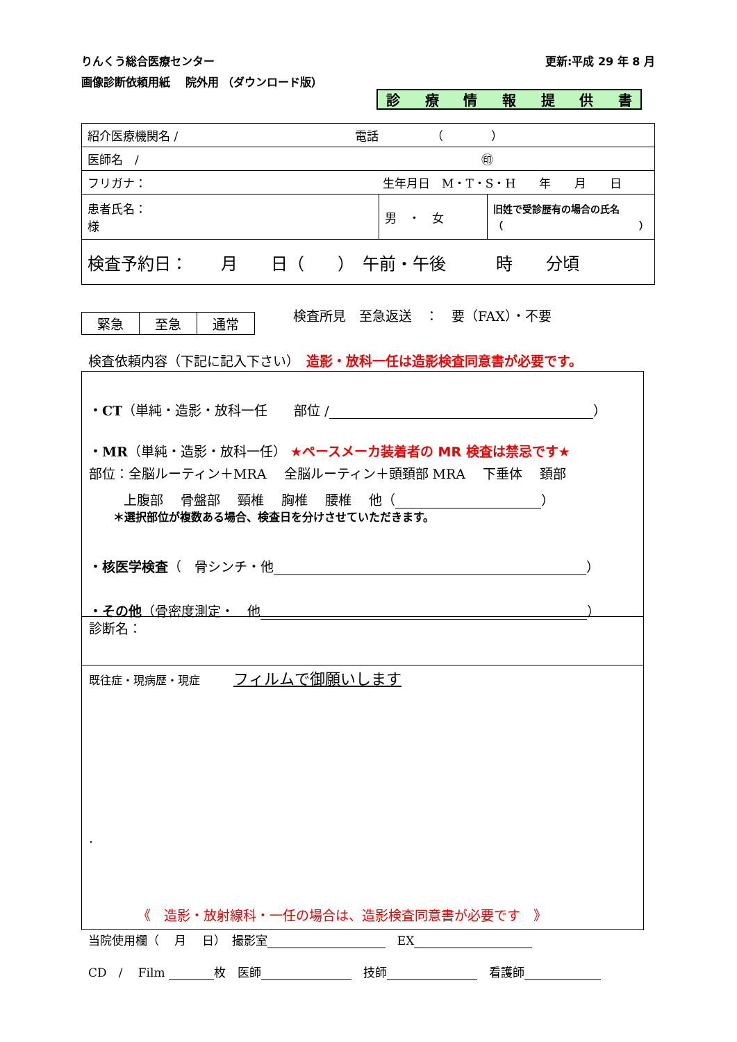りんくう総合医療センター 更新:平成 29 年 8 月
画像診断依頼用紙　 院外用 （ダウンロード版）
診療情報提供書
| 紹介医療機関名 / 電話 （ ） | | |
| 医師名 / ㊞ | | |
| フリガナ： 生年月日 M・T・S・H 年 月 日 | | |
| 患者氏名： 様 | 男 ・ 女 | 旧姓で受診歴有の場合の氏名 （ ） |
| 検査予約日： 月 日（ ） 午前・午後 時 分頃 | | |
| 緊急 | 至急 | 通常 |
検査所見　至急返送　：　要（FAX）・不要
検査依頼内容（下記に記入下さい）　造影・放科一任は造影検査同意書が必要です。
・CT（単純・造影・放科一任　　部位 / ）
・MR（単純・造影・放科一任） ★ペースメーカ装着者の MR 検査は禁忌です★
部位：全脳ルーティン＋MRA　 全脳ルーティン＋頭頚部 MRA　 下垂体　 頚部
上腹部　 骨盤部　 頸椎　 胸椎　 腰椎　 他（ ）
＊選択部位が複数ある場合、検査日を分けさせていただきます。
・核医学検査（　骨シンチ・他 ）
・その他（骨密度測定・　他 ）
診断名：
既往症・現病歴・現症　　　フィルムで御願いします
.
《　造影・放射線科・一任の場合は、造影検査同意書が必要です　》
当院使用欄（　 月　 日）　撮影室 　EX
CD　/　 Film 枚　医師 　技師 　看護師